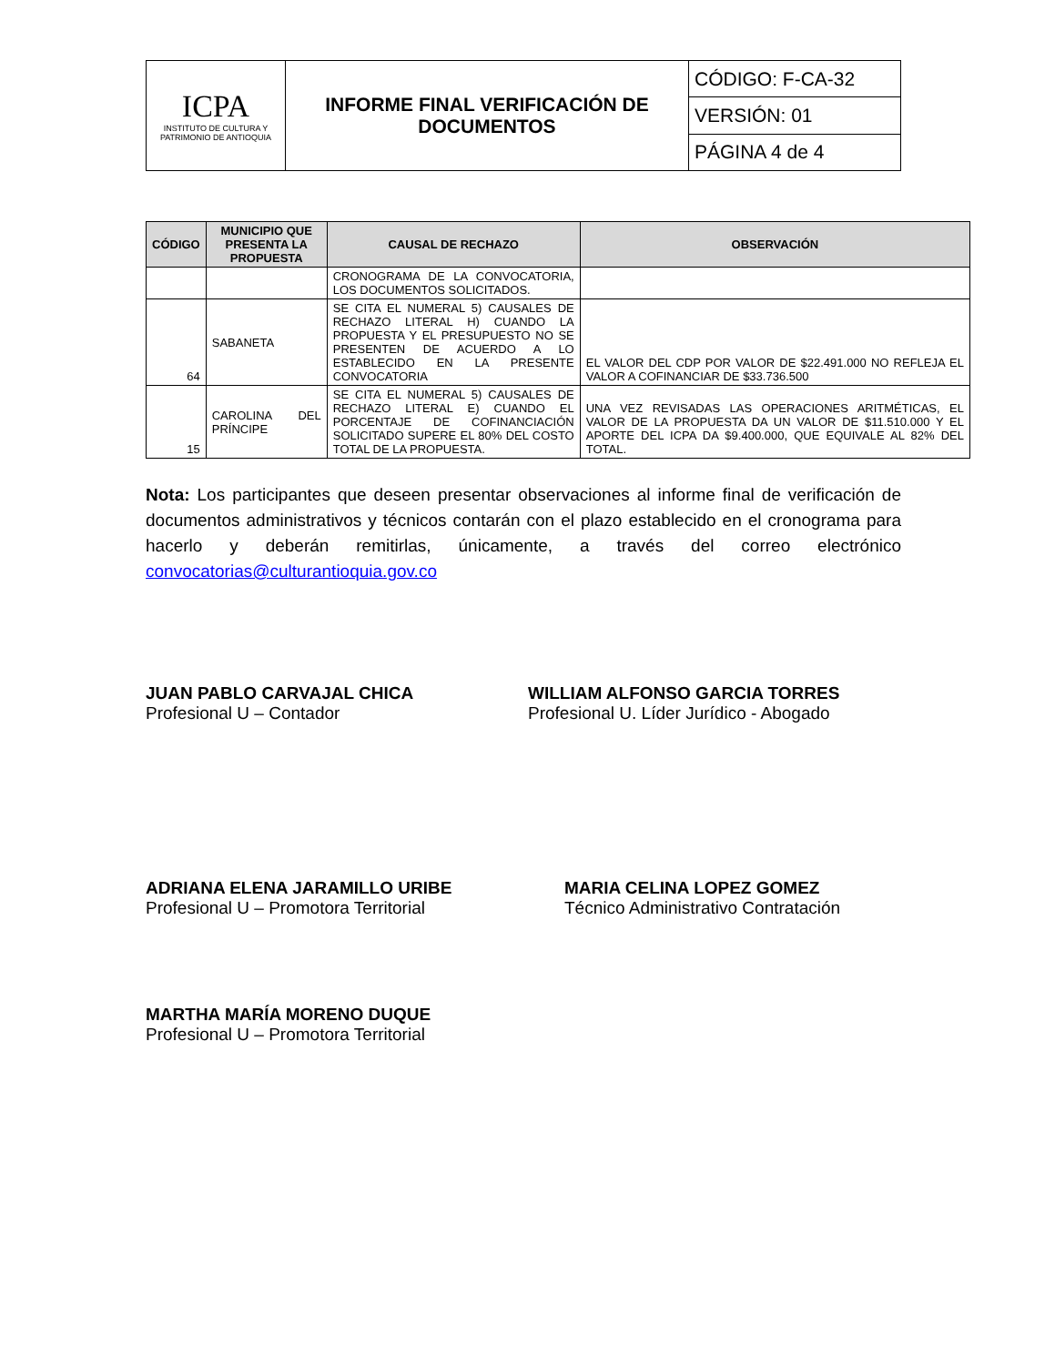| ICPA INSTITUTO DE CULTURA Y PATRIMONIO DE ANTIOQUIA | INFORME FINAL VERIFICACIÓN DE DOCUMENTOS | CÓDIGO: F-CA-32 |
| | | VERSIÓN: 01 |
| | | PÁGINA 4 de 4 |
| CÓDIGO | MUNICIPIO QUE PRESENTA LA PROPUESTA | CAUSAL DE RECHAZO | OBSERVACIÓN |
| --- | --- | --- | --- |
| | | CRONOGRAMA DE LA CONVOCATORIA, LOS DOCUMENTOS SOLICITADOS. | |
| 64 | SABANETA | SE CITA EL NUMERAL 5) CAUSALES DE RECHAZO LITERAL H) CUANDO LA PROPUESTA Y EL PRESUPUESTO NO SE PRESENTEN DE ACUERDO A LO ESTABLECIDO EN LA PRESENTE CONVOCATORIA | EL VALOR DEL CDP POR VALOR DE $22.491.000 NO REFLEJA EL VALOR A COFINANCIAR DE $33.736.500 |
| 15 | CAROLINA DEL PRÍNCIPE | SE CITA EL NUMERAL 5) CAUSALES DE RECHAZO LITERAL E) CUANDO EL PORCENTAJE DE COFINANCIACIÓN SOLICITADO SUPERE EL 80% DEL COSTO TOTAL DE LA PROPUESTA. | UNA VEZ REVISADAS LAS OPERACIONES ARITMÉTICAS, EL VALOR DE LA PROPUESTA DA UN VALOR DE $11.510.000 Y EL APORTE DEL ICPA DA $9.400.000, QUE EQUIVALE AL 82% DEL TOTAL. |
Nota: Los participantes que deseen presentar observaciones al informe final de verificación de documentos administrativos y técnicos contarán con el plazo establecido en el cronograma para hacerlo y deberán remitirlas, únicamente, a través del correo electrónico convocatorias@culturantioquia.gov.co
JUAN PABLO CARVAJAL CHICA
Profesional U – Contador
WILLIAM ALFONSO GARCIA TORRES
Profesional U. Líder Jurídico - Abogado
ADRIANA ELENA JARAMILLO URIBE
Profesional U – Promotora Territorial
MARIA CELINA LOPEZ GOMEZ
Técnico Administrativo Contratación
MARTHA MARÍA MORENO DUQUE
Profesional U – Promotora Territorial